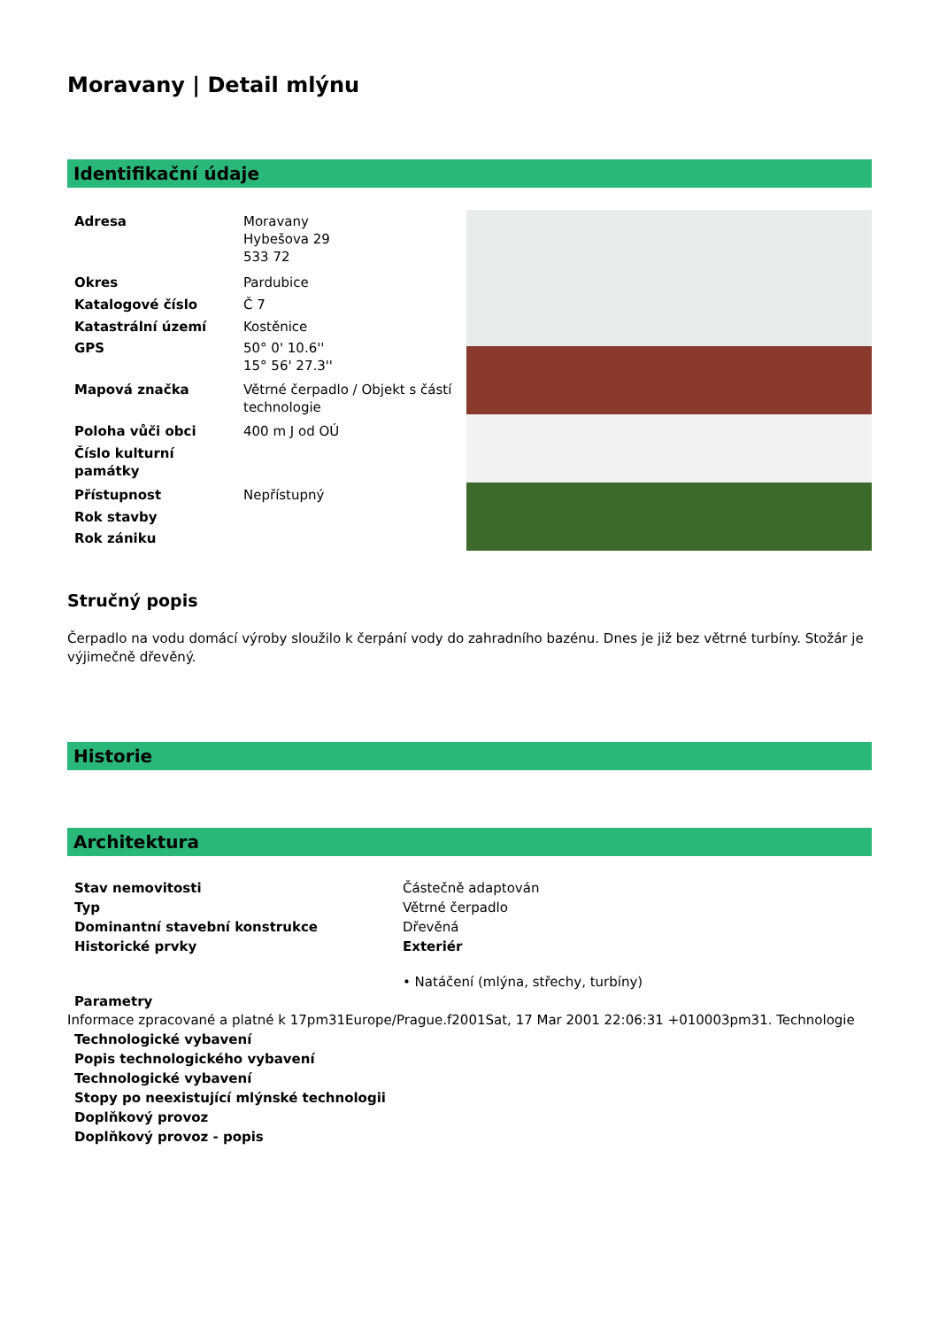Moravany | Detail mlýnu
Identifikační údaje
| Adresa | Moravany Hybešova 29 533 72 |
| Okres | Pardubice |
| Katalogové číslo | Č 7 |
| Katastrální území | Kostěnice |
| GPS | 50° 0' 10.6'' 15° 56' 27.3'' |
| Mapová značka | Větrné čerpadlo / Objekt s částí technologie |
| Poloha vůči obci | 400 m J od OÚ |
| Číslo kulturní památky | |
| Přístupnost | Nepřístupný |
| Rok stavby | |
| Rok zániku | |
Stručný popis
Čerpadlo na vodu domácí výroby sloužilo k čerpání vody do zahradního bazénu. Dnes je již bez větrné turbíny. Stožár je výjimečně dřevěný.
Historie
Architektura
| Stav nemovitosti | Částečně adaptován |
| Typ | Větrné čerpadlo |
| Dominantní stavební konstrukce | Dřevěná |
| Historické prvky | Exteriér • Natáčení (mlýna, střechy, turbíny) |
| Parametry | |
Informace zpracované a platné k 17pm31Europe/Prague.f2001Sat, 17 Mar 2001 22:06:31 +010003pm31. Technologie
| Technologické vybavení |
| Popis technologického vybavení |
| Technologické vybavení |
| Stopy po neexistující mlýnské technologii |
| Doplňkový provoz |
| Doplňkový provoz - popis |